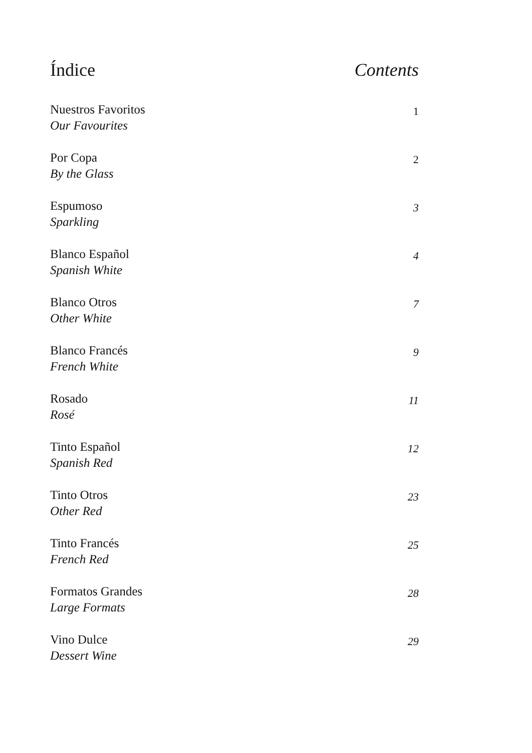Índice Contents
Nuestros Favoritos
Our Favourites
1
Por Copa
By the Glass
2
Espumoso
Sparkling
3
Blanco Español
Spanish White
4
Blanco Otros
Other White
7
Blanco Francés
French White
9
Rosado
Rosé
11
Tinto Español
Spanish Red
12
Tinto Otros
Other Red
23
Tinto Francés
French Red
25
Formatos Grandes
Large Formats
28
Vino Dulce
Dessert Wine
29